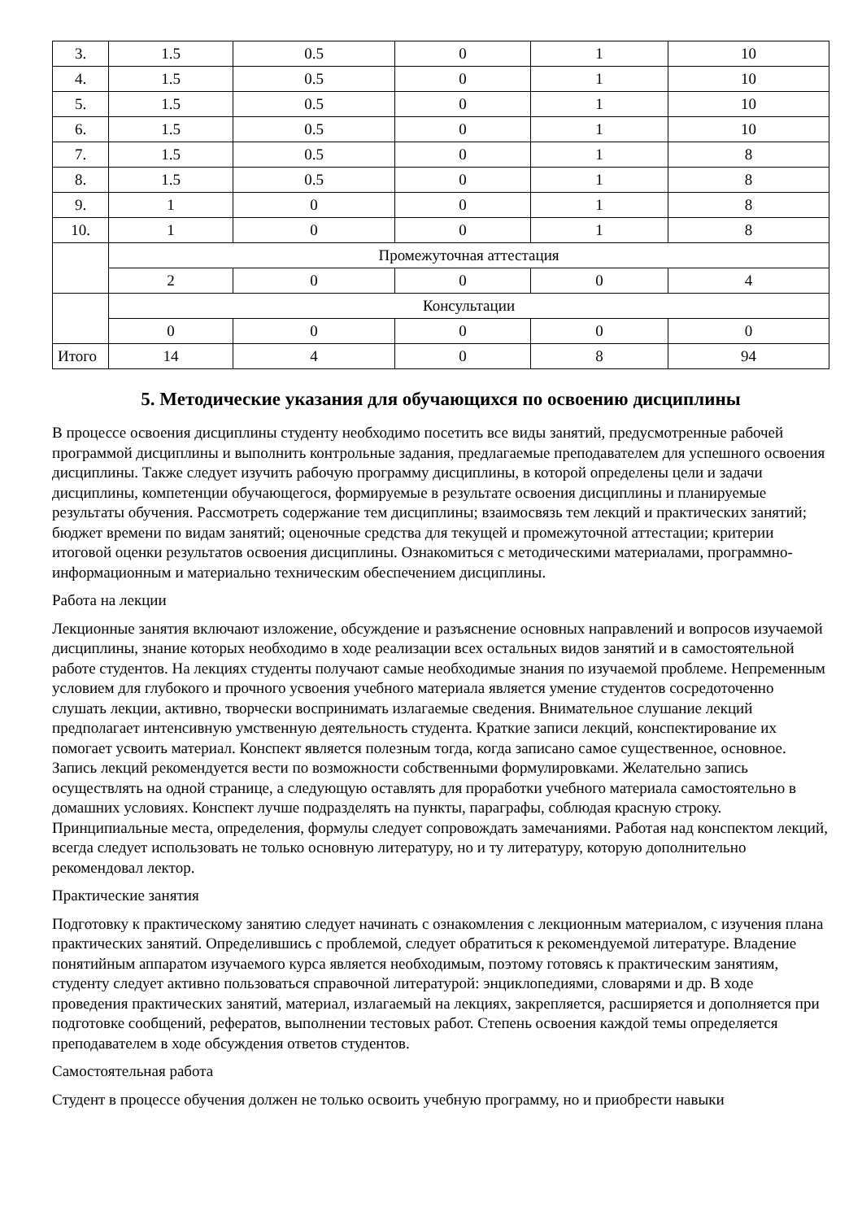| 3. | 1.5 | 0.5 | 0 | 1 | 10 |
| 4. | 1.5 | 0.5 | 0 | 1 | 10 |
| 5. | 1.5 | 0.5 | 0 | 1 | 10 |
| 6. | 1.5 | 0.5 | 0 | 1 | 10 |
| 7. | 1.5 | 0.5 | 0 | 1 | 8 |
| 8. | 1.5 | 0.5 | 0 | 1 | 8 |
| 9. | 1 | 0 | 0 | 1 | 8 |
| 10. | 1 | 0 | 0 | 1 | 8 |
| | Промежуточная аттестация | | | | |
| | 2 | 0 | 0 | 0 | 4 |
| | Консультации | | | | |
| | 0 | 0 | 0 | 0 | 0 |
| Итого | 14 | 4 | 0 | 8 | 94 |
5. Методические указания для обучающихся по освоению дисциплины
В процессе освоения дисциплины студенту необходимо посетить все виды занятий, предусмотренные рабочей программой дисциплины и выполнить контрольные задания, предлагаемые преподавателем для успешного освоения дисциплины. Также следует изучить рабочую программу дисциплины, в которой определены цели и задачи дисциплины, компетенции обучающегося, формируемые в результате освоения дисциплины и планируемые результаты обучения. Рассмотреть содержание тем дисциплины; взаимосвязь тем лекций и практических занятий; бюджет времени по видам занятий; оценочные средства для текущей и промежуточной аттестации; критерии итоговой оценки результатов освоения дисциплины. Ознакомиться с методическими материалами, программно-информационным и материально техническим обеспечением дисциплины.
Работа на лекции
Лекционные занятия включают изложение, обсуждение и разъяснение основных направлений и вопросов изучаемой дисциплины, знание которых необходимо в ходе реализации всех остальных видов занятий и в самостоятельной работе студентов. На лекциях студенты получают самые необходимые знания по изучаемой проблеме. Непременным условием для глубокого и прочного усвоения учебного материала является умение студентов сосредоточенно слушать лекции, активно, творчески воспринимать излагаемые сведения. Внимательное слушание лекций предполагает интенсивную умственную деятельность студента. Краткие записи лекций, конспектирование их помогает усвоить материал. Конспект является полезным тогда, когда записано самое существенное, основное. Запись лекций рекомендуется вести по возможности собственными формулировками. Желательно запись осуществлять на одной странице, а следующую оставлять для проработки учебного материала самостоятельно в домашних условиях. Конспект лучше подразделять на пункты, параграфы, соблюдая красную строку. Принципиальные места, определения, формулы следует сопровождать замечаниями. Работая над конспектом лекций, всегда следует использовать не только основную литературу, но и ту литературу, которую дополнительно рекомендовал лектор.
Практические занятия
Подготовку к практическому занятию следует начинать с ознакомления с лекционным материалом, с изучения плана практических занятий. Определившись с проблемой, следует обратиться к рекомендуемой литературе. Владение понятийным аппаратом изучаемого курса является необходимым, поэтому готовясь к практическим занятиям, студенту следует активно пользоваться справочной литературой: энциклопедиями, словарями и др. В ходе проведения практических занятий, материал, излагаемый на лекциях, закрепляется, расширяется и дополняется при подготовке сообщений, рефератов, выполнении тестовых работ. Степень освоения каждой темы определяется преподавателем в ходе обсуждения ответов студентов.
Самостоятельная работа
Студент в процессе обучения должен не только освоить учебную программу, но и приобрести навыки